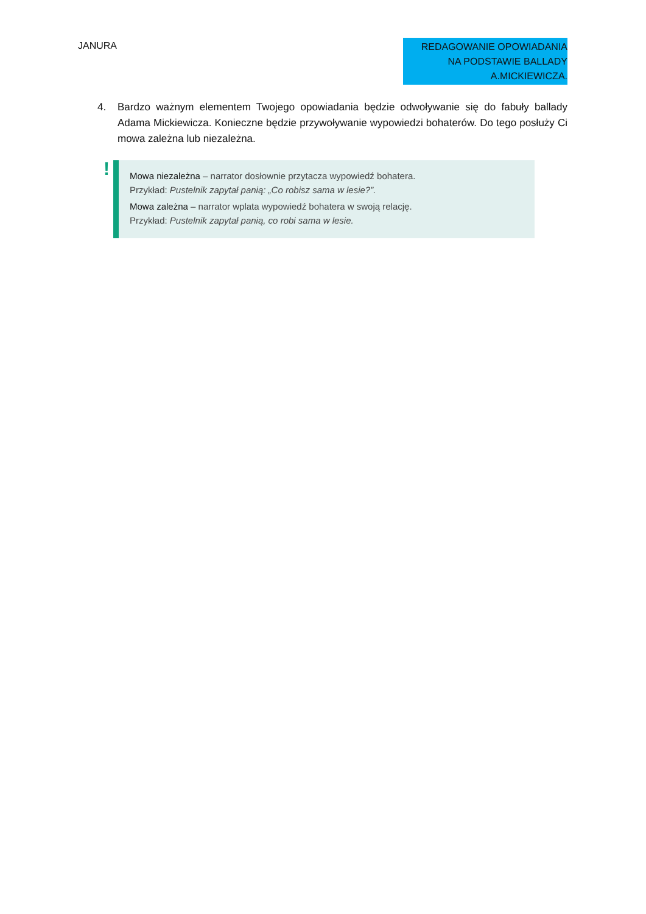JANURA
REDAGOWANIE OPOWIADANIA
NA PODSTAWIE BALLADY
A.MICKIEWICZA.
4. Bardzo ważnym elementem Twojego opowiadania będzie odwoływanie się do fabuły ballady Adama Mickiewicza. Konieczne będzie przywoływanie wypowiedzi bohaterów. Do tego posłuży Ci mowa zależna lub niezależna.
!
Mowa niezależna – narrator dosłownie przytacza wypowiedź bohatera.
Przykład: Pustelnik zapytał panią: „Co robisz sama w lesie?”.
Mowa zależna – narrator wplata wypowiedź bohatera w swoją relację.
Przykład: Pustelnik zapytał panią, co robi sama w lesie.